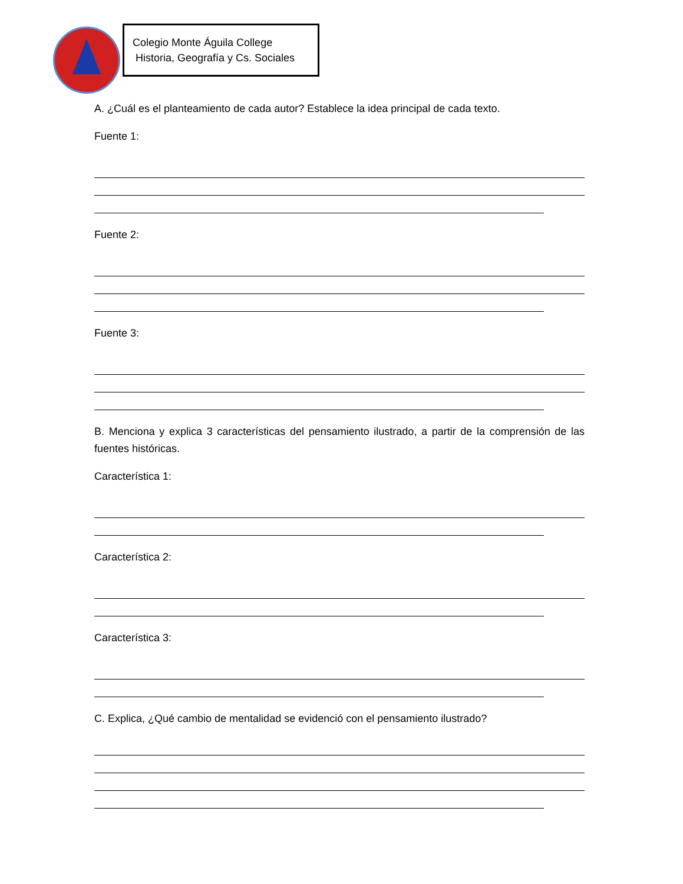Colegio Monte Águila College
Historia, Geografía y Cs. Sociales
A. ¿Cuál es el planteamiento de cada autor? Establece la idea principal de cada texto.
Fuente 1:
Fuente 2:
Fuente 3:
B. Menciona y explica 3 características del pensamiento ilustrado, a partir de la comprensión de las fuentes históricas.
Característica 1:
Característica 2:
Característica 3:
C. Explica, ¿Qué cambio de mentalidad se evidenció con el pensamiento ilustrado?